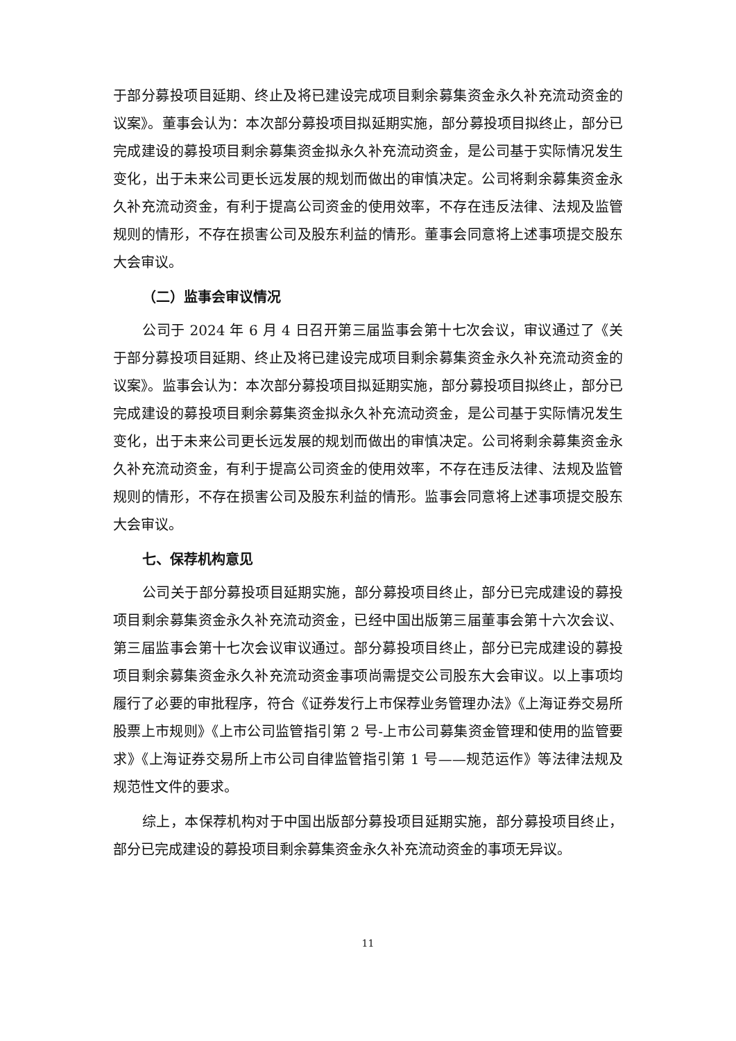于部分募投项目延期、终止及将已建设完成项目剩余募集资金永久补充流动资金的议案》。董事会认为：本次部分募投项目拟延期实施，部分募投项目拟终止，部分已完成建设的募投项目剩余募集资金拟永久补充流动资金，是公司基于实际情况发生变化，出于未来公司更长远发展的规划而做出的审慎决定。公司将剩余募集资金永久补充流动资金，有利于提高公司资金的使用效率，不存在违反法律、法规及监管规则的情形，不存在损害公司及股东利益的情形。董事会同意将上述事项提交股东大会审议。
（二）监事会审议情况
公司于 2024 年 6 月 4 日召开第三届监事会第十七次会议，审议通过了《关于部分募投项目延期、终止及将已建设完成项目剩余募集资金永久补充流动资金的议案》。监事会认为：本次部分募投项目拟延期实施，部分募投项目拟终止，部分已完成建设的募投项目剩余募集资金拟永久补充流动资金，是公司基于实际情况发生变化，出于未来公司更长远发展的规划而做出的审慎决定。公司将剩余募集资金永久补充流动资金，有利于提高公司资金的使用效率，不存在违反法律、法规及监管规则的情形，不存在损害公司及股东利益的情形。监事会同意将上述事项提交股东大会审议。
七、保荐机构意见
公司关于部分募投项目延期实施，部分募投项目终止，部分已完成建设的募投项目剩余募集资金永久补充流动资金，已经中国出版第三届董事会第十六次会议、第三届监事会第十七次会议审议通过。部分募投项目终止，部分已完成建设的募投项目剩余募集资金永久补充流动资金事项尚需提交公司股东大会审议。以上事项均履行了必要的审批程序，符合《证券发行上市保荐业务管理办法》《上海证券交易所股票上市规则》《上市公司监管指引第 2 号-上市公司募集资金管理和使用的监管要求》《上海证券交易所上市公司自律监管指引第 1 号——规范运作》等法律法规及规范性文件的要求。
综上，本保荐机构对于中国出版部分募投项目延期实施，部分募投项目终止，部分已完成建设的募投项目剩余募集资金永久补充流动资金的事项无异议。
11